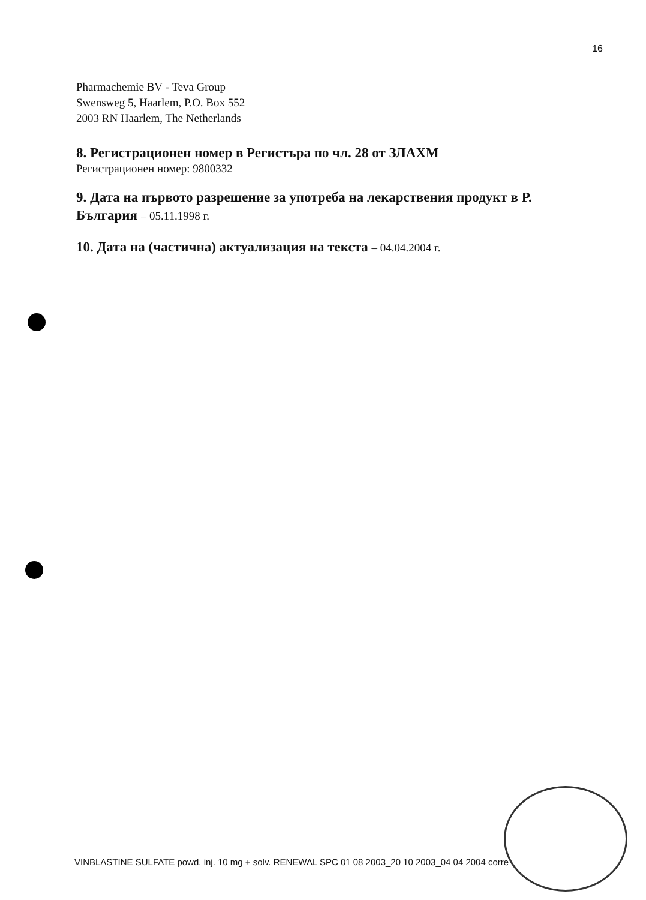16
Pharmachemie BV - Teva Group
Swensweg 5, Haarlem, P.O. Box 552
2003 RN Haarlem, The Netherlands
8. Регистрационен номер в Регистъра по чл. 28 от ЗЛАХМ
Регистрационен номер: 9800332
9. Дата на първото разрешение за употреба на лекарствения продукт в Р. България – 05.11.1998 г.
10. Дата на (частична) актуализация на текста – 04.04.2004 г.
VINBLASTINE SULFATE powd. inj. 10 mg + solv. RENEWAL SPC 01 08 2003_20 10 2003_04 04 2004 corre